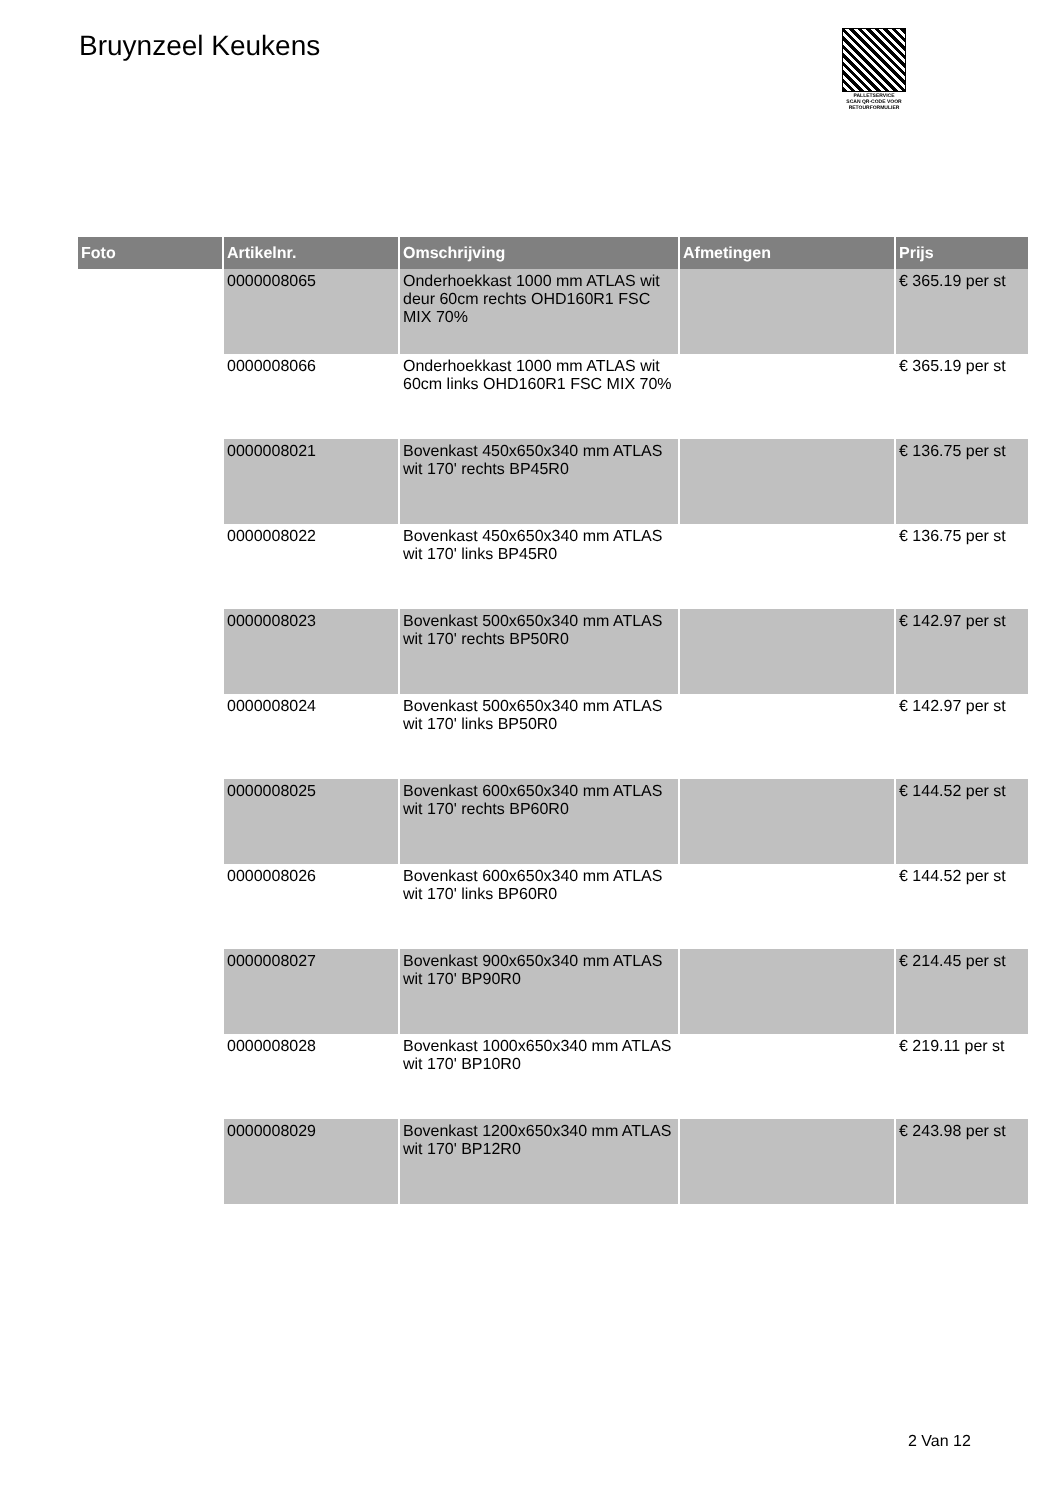Bruynzeel Keukens
PALLETSERVICE
SCAN QR-CODE VOOR RETOURFORMULIER
| Foto | Artikelnr. | Omschrijving | Afmetingen | Prijs |
| --- | --- | --- | --- | --- |
| | 0000008065 | Onderhoekkast 1000 mm ATLAS wit deur 60cm rechts OHD160R1 FSC MIX 70% | | € 365.19 per st |
| | 0000008066 | Onderhoekkast 1000 mm ATLAS wit 60cm links OHD160R1 FSC MIX 70% | | € 365.19 per st |
| | 0000008021 | Bovenkast 450x650x340 mm ATLAS wit 170' rechts BP45R0 | | € 136.75 per st |
| | 0000008022 | Bovenkast 450x650x340 mm ATLAS wit 170' links BP45R0 | | € 136.75 per st |
| | 0000008023 | Bovenkast 500x650x340 mm ATLAS wit 170' rechts BP50R0 | | € 142.97 per st |
| | 0000008024 | Bovenkast 500x650x340 mm ATLAS wit 170' links BP50R0 | | € 142.97 per st |
| | 0000008025 | Bovenkast 600x650x340 mm ATLAS wit 170' rechts BP60R0 | | € 144.52 per st |
| | 0000008026 | Bovenkast 600x650x340 mm ATLAS wit 170' links BP60R0 | | € 144.52 per st |
| | 0000008027 | Bovenkast 900x650x340 mm ATLAS wit 170' BP90R0 | | € 214.45 per st |
| | 0000008028 | Bovenkast 1000x650x340 mm ATLAS wit 170' BP10R0 | | € 219.11 per st |
| | 0000008029 | Bovenkast 1200x650x340 mm ATLAS wit 170' BP12R0 | | € 243.98 per st |
2 Van 12